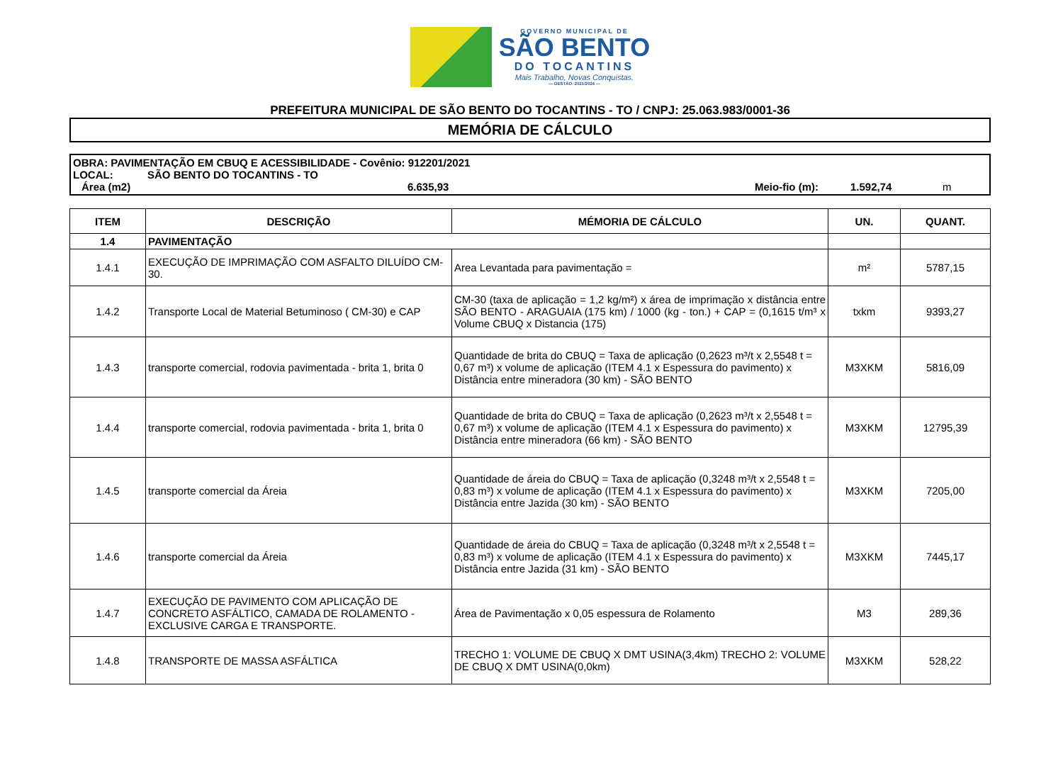GOVERNO MUNICIPAL DE
SÃO BENTO
DO TOCANTINS
Mais Trabalho, Novas Conquistas.
— GESTÃO: 2021/2024 —
PREFEITURA MUNICIPAL DE SÃO BENTO DO TOCANTINS - TO / CNPJ: 25.063.983/0001-36
MEMÓRIA DE CÁLCULO
OBRA: PAVIMENTAÇÃO EM CBUQ E ACESSIBILIDADE - Covênio: 912201/2021
LOCAL: SÃO BENTO DO TOCANTINS - TO
Área (m2) 6.635,93 Meio-fio (m): 1.592,74 m
| ITEM | DESCRIÇÃO | MÉMORIA DE CÁLCULO | UN. | QUANT. |
| --- | --- | --- | --- | --- |
| 1.4 | PAVIMENTAÇÃO | | | |
| 1.4.1 | EXECUÇÃO DE IMPRIMAÇÃO COM ASFALTO DILUÍDO CM-30. | Area Levantada para pavimentação = | m² | 5787,15 |
| 1.4.2 | Transporte Local de Material Betuminoso ( CM-30) e CAP | CM-30 (taxa de aplicação = 1,2 kg/m²) x área de imprimação x distância entre SÃO BENTO - ARAGUAIA (175 km) / 1000 (kg - ton.) + CAP = (0,1615 t/m³ x Volume CBUQ x Distancia (175) | txkm | 9393,27 |
| 1.4.3 | transporte comercial, rodovia pavimentada - brita 1, brita 0 | Quantidade de brita do CBUQ = Taxa de aplicação (0,2623 m³/t x 2,5548 t = 0,67 m³) x volume de aplicação (ITEM 4.1 x Espessura do pavimento) x Distância entre mineradora (30 km) - SÃO BENTO | M3XKM | 5816,09 |
| 1.4.4 | transporte comercial, rodovia pavimentada - brita 1, brita 0 | Quantidade de brita do CBUQ = Taxa de aplicação (0,2623 m³/t x 2,5548 t = 0,67 m³) x volume de aplicação (ITEM 4.1 x Espessura do pavimento) x Distância entre mineradora (66 km) - SÃO BENTO | M3XKM | 12795,39 |
| 1.4.5 | transporte comercial da Áreia | Quantidade de áreia do CBUQ = Taxa de aplicação (0,3248 m³/t x 2,5548 t = 0,83 m³) x volume de aplicação (ITEM 4.1 x Espessura do pavimento) x Distância entre Jazida (30 km) - SÃO BENTO | M3XKM | 7205,00 |
| 1.4.6 | transporte comercial da Áreia | Quantidade de áreia do CBUQ = Taxa de aplicação (0,3248 m³/t x 2,5548 t = 0,83 m³) x volume de aplicação (ITEM 4.1 x Espessura do pavimento) x Distância entre Jazida (31 km) - SÃO BENTO | M3XKM | 7445,17 |
| 1.4.7 | EXECUÇÃO DE PAVIMENTO COM APLICAÇÃO DE CONCRETO ASFÁLTICO, CAMADA DE ROLAMENTO - EXCLUSIVE CARGA E TRANSPORTE. | Área de Pavimentação x 0,05 espessura de Rolamento | M3 | 289,36 |
| 1.4.8 | TRANSPORTE DE MASSA ASFÁLTICA | TRECHO 1: VOLUME DE CBUQ X DMT USINA(3,4km) TRECHO 2: VOLUME DE CBUQ X DMT USINA(0,0km) | M3XKM | 528,22 |